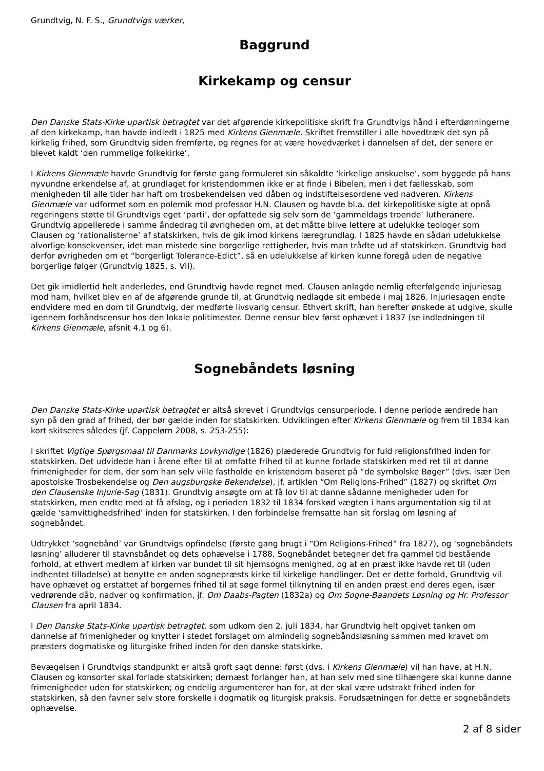Grundtvig, N. F. S., Grundtvigs værker,
Baggrund
Kirkekamp og censur
Den Danske Stats-Kirke upartisk betragtet var det afgørende kirkepolitiske skrift fra Grundtvigs hånd i efterdønningerne af den kirkekamp, han havde indledt i 1825 med Kirkens Gienmæle. Skriftet fremstiller i alle hovedtræk det syn på kirkelig frihed, som Grundtvig siden fremførte, og regnes for at være hovedværket i dannelsen af det, der senere er blevet kaldt ‘den rummelige folkekirke’.
I Kirkens Gienmæle havde Grundtvig for første gang formuleret sin såkaldte ‘kirkelige anskuelse’, som byggede på hans nyvundne erkendelse af, at grundlaget for kristendommen ikke er at finde i Bibelen, men i det fællesskab, som menigheden til alle tider har haft om trosbekendelsen ved dåben og indstiftelsesordene ved nadveren. Kirkens Gienmæle var udformet som en polemik mod professor H.N. Clausen og havde bl.a. det kirkepolitiske sigte at opnå regeringens støtte til Grundtvigs eget ‘parti’, der opfattede sig selv som de ‘gammeldags troende’ lutheranere. Grundtvig appellerede i samme åndedrag til øvrigheden om, at det måtte blive lettere at udelukke teologer som Clausen og ‘rationalisterne’ af statskirken, hvis de gik imod kirkens læregrundlag. I 1825 havde en sådan udelukkelse alvorlige konsekvenser, idet man mistede sine borgerlige rettigheder, hvis man trådte ud af statskirken. Grundtvig bad derfor øvrigheden om et “borgerligt Tolerance-Edict”, så en udelukkelse af kirken kunne foregå uden de negative borgerlige følger (Grundtvig 1825, s. VII).
Det gik imidlertid helt anderledes, end Grundtvig havde regnet med. Clausen anlagde nemlig efterfølgende injuriesag mod ham, hvilket blev en af de afgørende grunde til, at Grundtvig nedlagde sit embede i maj 1826. Injuriesagen endte endvidere med en dom til Grundtvig, der medførte livsvarig censur. Ethvert skrift, han herefter ønskede at udgive, skulle igennem forhåndscensur hos den lokale politimester. Denne censur blev først ophævet i 1837 (se indledningen til Kirkens Gienmæle, afsnit 4.1 og 6).
Sognebåndets løsning
Den Danske Stats-Kirke upartisk betragtet er altså skrevet i Grundtvigs censurperiode. I denne periode ændrede han syn på den grad af frihed, der bør gælde inden for statskirken. Udviklingen efter Kirkens Gienmæle og frem til 1834 kan kort skitseres således (jf. Cappelørn 2008, s. 253-255):
I skriftet Vigtige Spørgsmaal til Danmarks Lovkyndige (1826) plæderede Grundtvig for fuld religionsfrihed inden for statskirken. Det udvidede han i årene efter til at omfatte frihed til at kunne forlade statskirken med ret til at danne frimenigheder for dem, der som han selv ville fastholde en kristendom baseret på “de symbolske Bøger” (dvs. især Den apostolske Trosbekendelse og Den augsburgske Bekendelse), jf. artiklen “Om Religions-Frihed” (1827) og skriftet Om den Clausenske Injurie-Sag (1831). Grundtvig ansøgte om at få lov til at danne sådanne menigheder uden for statskirken, men endte med at få afslag, og i perioden 1832 til 1834 forskød vægten i hans argumentation sig til at gælde ‘samvittighedsfrihed’ inden for statskirken. I den forbindelse fremsatte han sit forslag om løsning af sognebåndet.
Udtrykket ‘sognebånd’ var Grundtvigs opfindelse (første gang brugt i “Om Religions-Frihed” fra 1827), og ‘sognebåndets løsning’ alluderer til stavnsbåndet og dets ophævelse i 1788. Sognebåndet betegner det fra gammel tid bestående forhold, at ethvert medlem af kirken var bundet til sit hjemsogns menighed, og at en præst ikke havde ret til (uden indhentet tilladelse) at benytte en anden sognepræsts kirke til kirkelige handlinger. Det er dette forhold, Grundtvig vil have ophævet og erstattet af borgernes frihed til at søge formel tilknytning til en anden præst end deres egen, især vedrørende dåb, nadver og konfirmation, jf. Om Daabs-Pagten (1832a) og Om Sogne-Baandets Løsning og Hr. Professor Clausen fra april 1834.
I Den Danske Stats-Kirke upartisk betragtet, som udkom den 2. juli 1834, har Grundtvig helt opgivet tanken om dannelse af frimenigheder og knytter i stedet forslaget om almindelig sognebåndsløsning sammen med kravet om præsters dogmatiske og liturgiske frihed inden for den danske statskirke.
Bevægelsen i Grundtvigs standpunkt er altså groft sagt denne: først (dvs. i Kirkens Gienmæle) vil han have, at H.N. Clausen og konsorter skal forlade statskirken; dernæst forlanger han, at han selv med sine tilhængere skal kunne danne frimenigheder uden for statskirken; og endelig argumenterer han for, at der skal være udstrakt frihed inden for statskirken, så den favner selv store forskelle i dogmatik og liturgisk praksis. Forudsætningen for dette er sognebåndets ophævelse.
2 af 8 sider